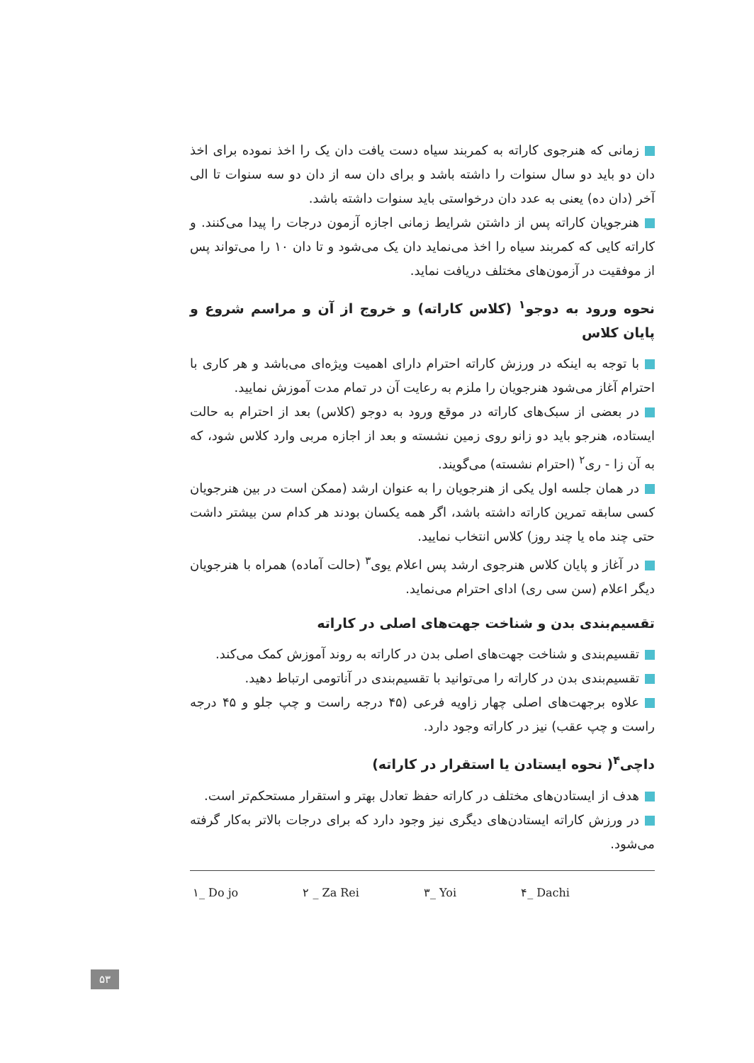زمانی که هنرجوی کاراته به کمربند سیاه دست یافت دان یک را اخذ نموده برای اخذ دان دو باید دو سال سنوات را داشته باشد و برای دان سه از دان دو سه سنوات تا الی آخر (دان ده) یعنی به عدد دان درخواستی باید سنوات داشته باشد.
هنرجویان کاراته پس از داشتن شرایط زمانی اجازه آزمون درجات را پیدا می‌کنند. و کاراته کایی که کمربند سیاه را اخذ می‌نماید دان یک می‌شود و تا دان ۱۰ را می‌تواند پس از موفقیت در آزمون‌های مختلف دریافت نماید.
نحوه ورود به دوجو<sup>۱</sup> (کلاس کاراته) و خروج از آن و مراسم شروع و پایان کلاس
با توجه به اینکه در ورزش کاراته احترام دارای اهمیت ویژه‌ای می‌باشد و هر کاری با احترام آغاز می‌شود هنرجویان را ملزم به رعایت آن در تمام مدت آموزش نمایید.
در بعضی از سبک‌های کاراته در موقع ورود به دوجو (کلاس) بعد از احترام به حالت ایستاده، هنرجو باید دو زانو روی زمین نشسته و بعد از اجازه مربی وارد کلاس شود، که به آن زا - ری<sup>۲</sup> (احترام نشسته) می‌گویند.
در همان جلسه اول یکی از هنرجویان را به عنوان ارشد (ممکن است در بین هنرجویان کسی سابقه تمرین کاراته داشته باشد، اگر همه یکسان بودند هر کدام سن بیشتر داشت حتی چند ماه یا چند روز) کلاس انتخاب نمایید.
در آغاز و پایان کلاس هنرجوی ارشد پس اعلام یوی<sup>۳</sup> (حالت آماده) همراه با هنرجویان دیگر اعلام (سن سی ری) ادای احترام می‌نماید.
تقسیم‌بندی بدن و شناخت جهت‌های اصلی در کاراته
تقسیم‌بندی و شناخت جهت‌های اصلی بدن در کاراته به روند آموزش کمک می‌کند.
تقسیم‌بندی بدن در کاراته را می‌توانید با تقسیم‌بندی در آناتومی ارتباط دهید.
علاوه برجهت‌های اصلی چهار زاویه فرعی (۴۵ درجه راست و چپ جلو و ۴۵ درجه راست و چپ عقب) نیز در کاراته وجود دارد.
داچی<sup>۴</sup>( نحوه ایستادن یا استقرار در کاراته)
هدف از ایستادن‌های مختلف در کاراته حفظ تعادل بهتر و استقرار مستحکم‌تر است.
در ورزش کاراته ایستادن‌های دیگری نیز وجود دارد که برای درجات بالاتر به‌کار گرفته می‌شود.
۱_ Do jo ۲ _ Za Rei ۳_ Yoi ۴_ Dachi
۵۳